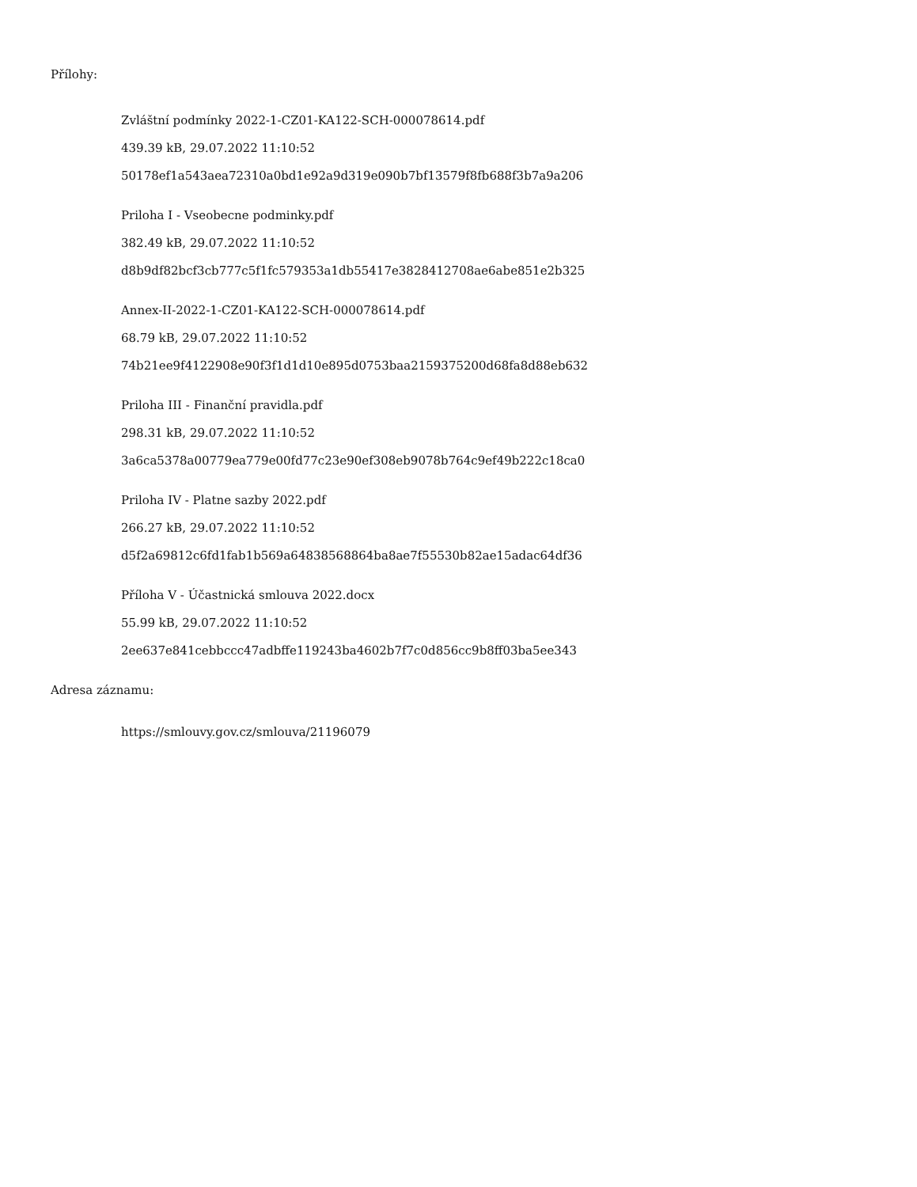Přílohy:
Zvláštní podmínky 2022-1-CZ01-KA122-SCH-000078614.pdf
439.39 kB, 29.07.2022 11:10:52
50178ef1a543aea72310a0bd1e92a9d319e090b7bf13579f8fb688f3b7a9a206
Priloha I - Vseobecne podminky.pdf
382.49 kB, 29.07.2022 11:10:52
d8b9df82bcf3cb777c5f1fc579353a1db55417e3828412708ae6abe851e2b325
Annex-II-2022-1-CZ01-KA122-SCH-000078614.pdf
68.79 kB, 29.07.2022 11:10:52
74b21ee9f4122908e90f3f1d1d10e895d0753baa2159375200d68fa8d88eb632
Priloha III - Finanční pravidla.pdf
298.31 kB, 29.07.2022 11:10:52
3a6ca5378a00779ea779e00fd77c23e90ef308eb9078b764c9ef49b222c18ca0
Priloha IV - Platne sazby 2022.pdf
266.27 kB, 29.07.2022 11:10:52
d5f2a69812c6fd1fab1b569a64838568864ba8ae7f55530b82ae15adac64df36
Příloha V - Účastnická smlouva 2022.docx
55.99 kB, 29.07.2022 11:10:52
2ee637e841cebbccc47adbffe119243ba4602b7f7c0d856cc9b8ff03ba5ee343
Adresa záznamu:
https://smlouvy.gov.cz/smlouva/21196079